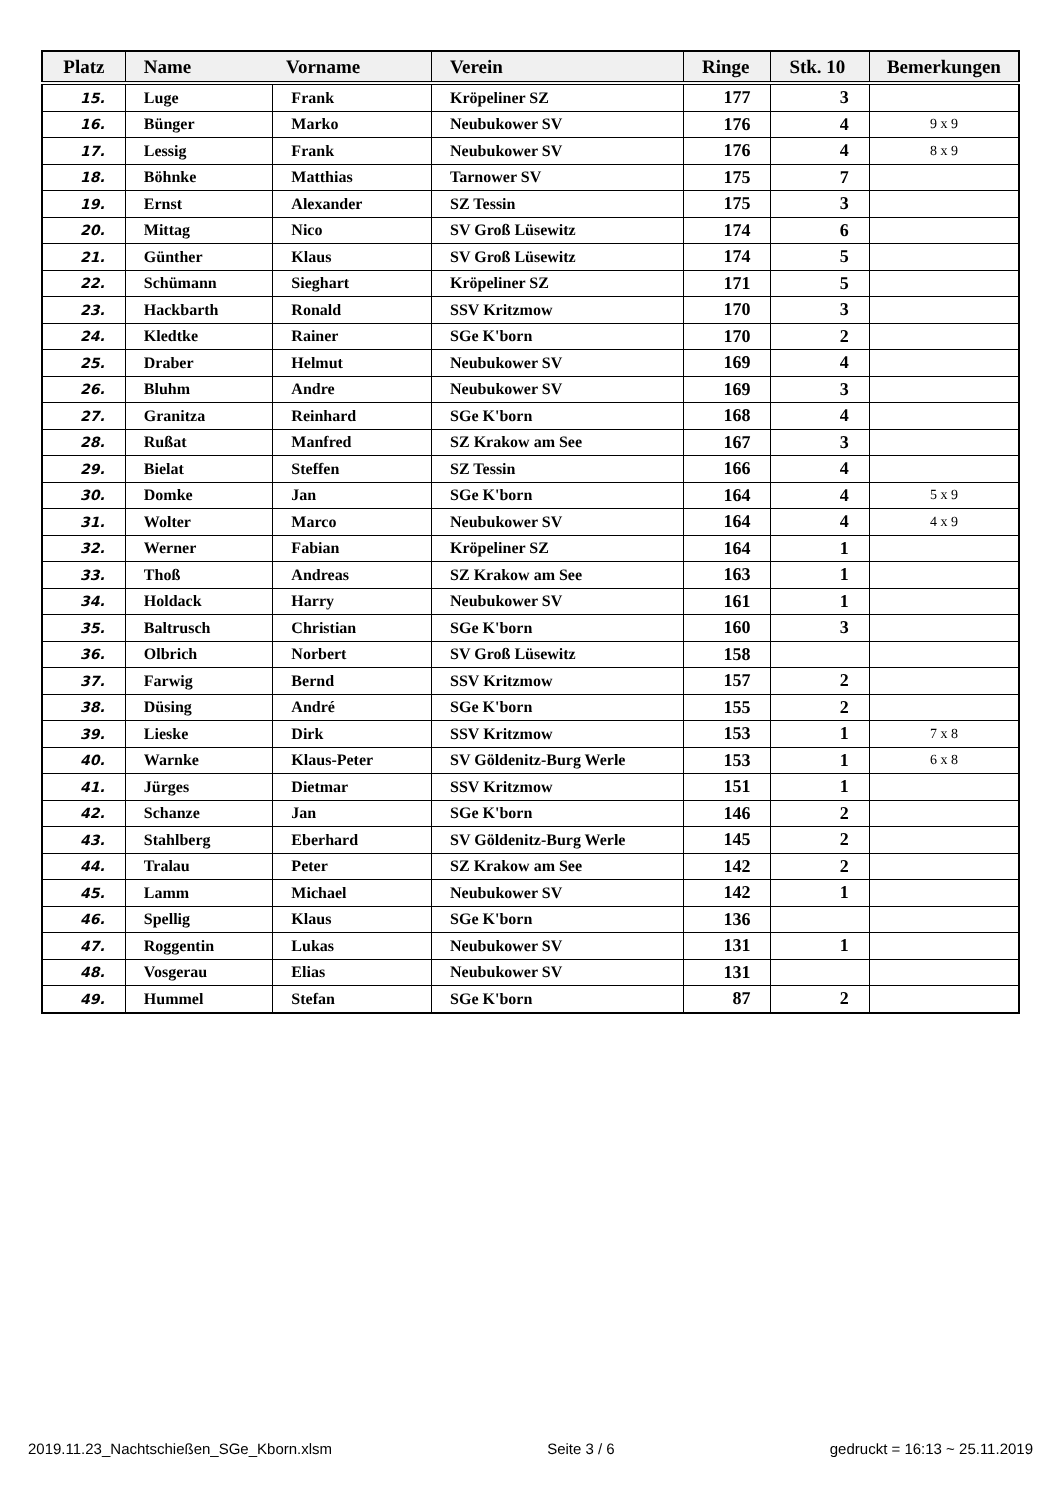| Platz | Name Vorname | | Verein | Ringe | Stk. 10 | Bemerkungen |
| --- | --- | --- | --- | --- | --- | --- |
| 15. | Luge | Frank | Kröpeliner SZ | 177 | 3 | |
| 16. | Bünger | Marko | Neubukower SV | 176 | 4 | 9 x 9 |
| 17. | Lessig | Frank | Neubukower SV | 176 | 4 | 8 x 9 |
| 18. | Böhnke | Matthias | Tarnower SV | 175 | 7 | |
| 19. | Ernst | Alexander | SZ Tessin | 175 | 3 | |
| 20. | Mittag | Nico | SV Groß Lüsewitz | 174 | 6 | |
| 21. | Günther | Klaus | SV Groß Lüsewitz | 174 | 5 | |
| 22. | Schümann | Sieghart | Kröpeliner SZ | 171 | 5 | |
| 23. | Hackbarth | Ronald | SSV Kritzmow | 170 | 3 | |
| 24. | Kledtke | Rainer | SGe K'born | 170 | 2 | |
| 25. | Draber | Helmut | Neubukower SV | 169 | 4 | |
| 26. | Bluhm | Andre | Neubukower SV | 169 | 3 | |
| 27. | Granitza | Reinhard | SGe K'born | 168 | 4 | |
| 28. | Rußat | Manfred | SZ Krakow am See | 167 | 3 | |
| 29. | Bielat | Steffen | SZ Tessin | 166 | 4 | |
| 30. | Domke | Jan | SGe K'born | 164 | 4 | 5 x 9 |
| 31. | Wolter | Marco | Neubukower SV | 164 | 4 | 4 x 9 |
| 32. | Werner | Fabian | Kröpeliner SZ | 164 | 1 | |
| 33. | Thoß | Andreas | SZ Krakow am See | 163 | 1 | |
| 34. | Holdack | Harry | Neubukower SV | 161 | 1 | |
| 35. | Baltrusch | Christian | SGe K'born | 160 | 3 | |
| 36. | Olbrich | Norbert | SV Groß Lüsewitz | 158 | | |
| 37. | Farwig | Bernd | SSV Kritzmow | 157 | 2 | |
| 38. | Düsing | André | SGe K'born | 155 | 2 | |
| 39. | Lieske | Dirk | SSV Kritzmow | 153 | 1 | 7 x 8 |
| 40. | Warnke | Klaus-Peter | SV Göldenitz-Burg Werle | 153 | 1 | 6 x 8 |
| 41. | Jürges | Dietmar | SSV Kritzmow | 151 | 1 | |
| 42. | Schanze | Jan | SGe K'born | 146 | 2 | |
| 43. | Stahlberg | Eberhard | SV Göldenitz-Burg Werle | 145 | 2 | |
| 44. | Tralau | Peter | SZ Krakow am See | 142 | 2 | |
| 45. | Lamm | Michael | Neubukower SV | 142 | 1 | |
| 46. | Spellig | Klaus | SGe K'born | 136 | | |
| 47. | Roggentin | Lukas | Neubukower SV | 131 | 1 | |
| 48. | Vosgerau | Elias | Neubukower SV | 131 | | |
| 49. | Hummel | Stefan | SGe K'born | 87 | 2 | |
2019.11.23_Nachtschießen_SGe_Kborn.xlsm Seite 3 / 6 gedruckt = 16:13 ~ 25.11.2019